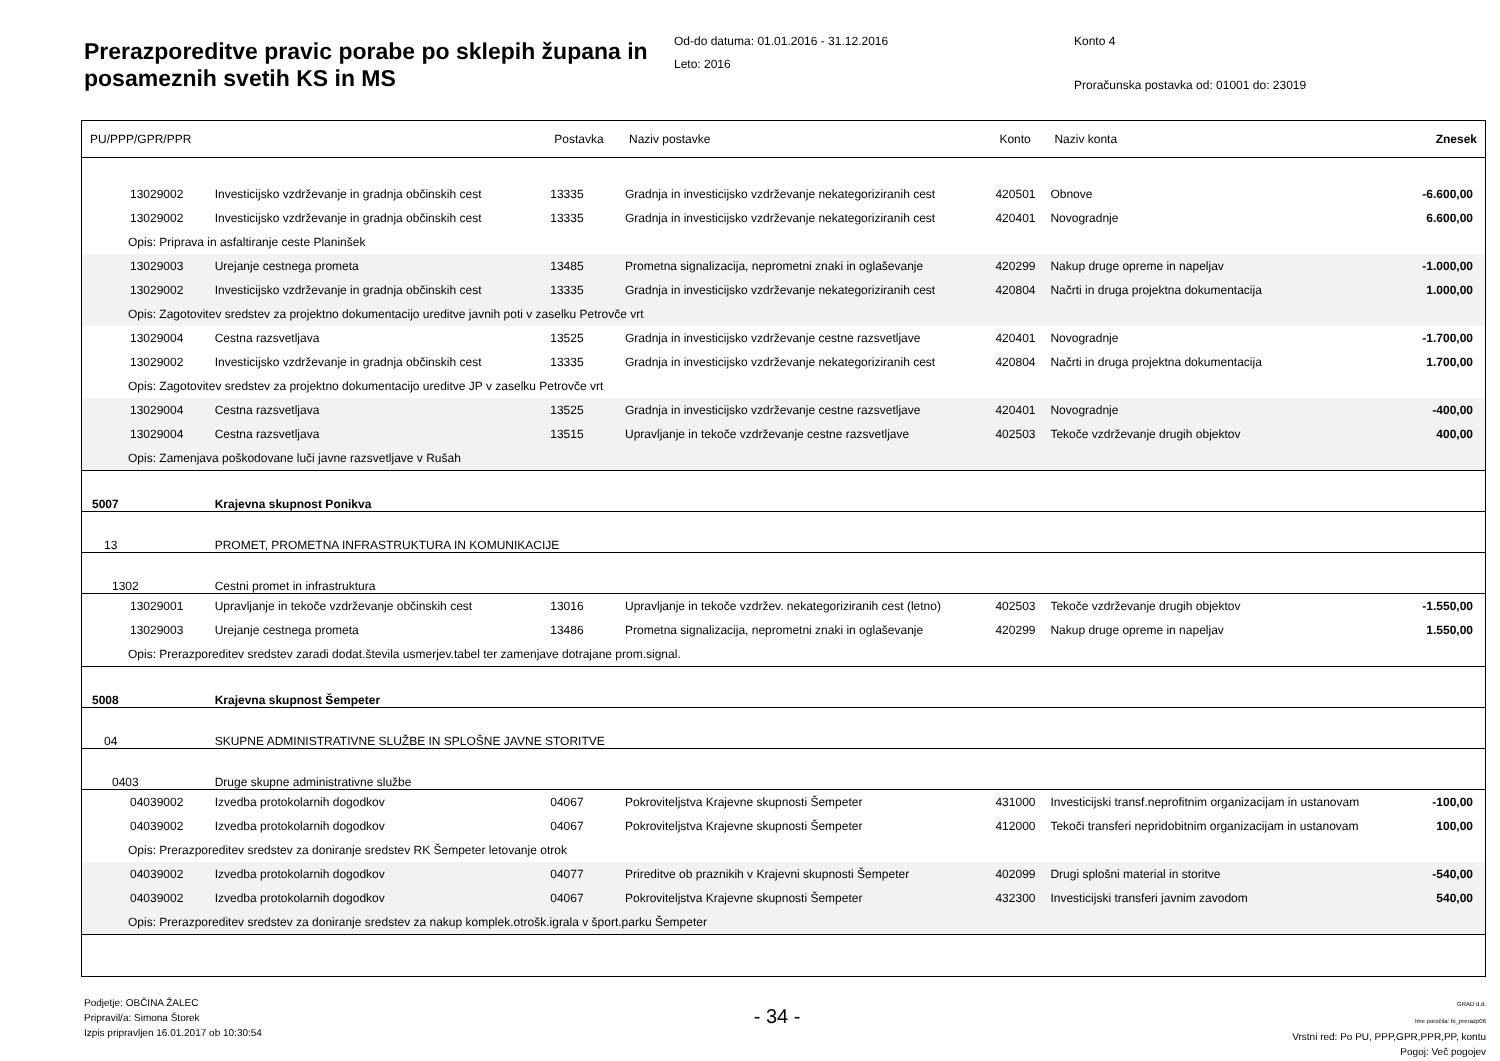Prerazporeditve pravic porabe po sklepih župana in posameznih svetih KS in MS
Od-do datuma: 01.01.2016 - 31.12.2016
Leto: 2016
Konto 4
Proračunska postavka od: 01001 do: 23019
| PU/PPP/GPR/PPR | | Postavka | Naziv postavke | Konto | Naziv konta | Znesek |
| --- | --- | --- | --- | --- | --- | --- |
| 13029002 | Investicijsko vzdrževanje in gradnja občinskih cest | 13335 | Gradnja in investicijsko vzdrževanje nekategoriziranih cest | 420501 | Obnove | -6.600,00 |
| 13029002 | Investicijsko vzdrževanje in gradnja občinskih cest | 13335 | Gradnja in investicijsko vzdrževanje nekategoriziranih cest | 420401 | Novogradnje | 6.600,00 |
| Opis: Priprava in asfaltiranje ceste Planinšek | | | | | | |
| 13029003 | Urejanje cestnega prometa | 13485 | Prometna signalizacija, neprometni znaki in oglaševanje | 420299 | Nakup druge opreme in napeljav | -1.000,00 |
| 13029002 | Investicijsko vzdrževanje in gradnja občinskih cest | 13335 | Gradnja in investicijsko vzdrževanje nekategoriziranih cest | 420804 | Načrti in druga projektna dokumentacija | 1.000,00 |
| Opis: Zagotovitev sredstev za projektno dokumentacijo ureditve javnih poti v zaselku Petrovče vrt | | | | | | |
| 13029004 | Cestna razsvetljava | 13525 | Gradnja in investicijsko vzdrževanje cestne razsvetljave | 420401 | Novogradnje | -1.700,00 |
| 13029002 | Investicijsko vzdrževanje in gradnja občinskih cest | 13335 | Gradnja in investicijsko vzdrževanje nekategoriziranih cest | 420804 | Načrti in druga projektna dokumentacija | 1.700,00 |
| Opis: Zagotovitev sredstev za projektno dokumentacijo ureditve JP v zaselku Petrovče vrt | | | | | | |
| 13029004 | Cestna razsvetljava | 13525 | Gradnja in investicijsko vzdrževanje cestne razsvetljave | 420401 | Novogradnje | -400,00 |
| 13029004 | Cestna razsvetljava | 13515 | Upravljanje in tekoče vzdrževanje cestne razsvetljave | 402503 | Tekoče vzdrževanje drugih objektov | 400,00 |
| Opis: Zamenjava poškodovane luči javne razsvetljave v Rušah | | | | | | |
| 5007 | Krajevna skupnost Ponikva | | | | | |
| 13 | PROMET, PROMETNA INFRASTRUKTURA IN KOMUNIKACIJE | | | | | |
| 1302 | Cestni promet in infrastruktura | | | | | |
| 13029001 | Upravljanje in tekoče vzdrževanje občinskih cest | 13016 | Upravljanje in tekoče vzdržev. nekategoriziranih cest (letno) | 402503 | Tekoče vzdrževanje drugih objektov | -1.550,00 |
| 13029003 | Urejanje cestnega prometa | 13486 | Prometna signalizacija, neprometni znaki in oglaševanje | 420299 | Nakup druge opreme in napeljav | 1.550,00 |
| Opis: Prerazporeditev sredstev zaradi dodat.števila usmerjev.tabel ter zamenjave dotrajane prom.signal. | | | | | | |
| 5008 | Krajevna skupnost Šempeter | | | | | |
| 04 | SKUPNE ADMINISTRATIVNE SLUŽBE IN SPLOŠNE JAVNE STORITVE | | | | | |
| 0403 | Druge skupne administrativne službe | | | | | |
| 04039002 | Izvedba protokolarnih dogodkov | 04067 | Pokroviteljstva Krajevne skupnosti Šempeter | 431000 | Investicijski transf.neprofitnim organizacijam in ustanovam | -100,00 |
| 04039002 | Izvedba protokolarnih dogodkov | 04067 | Pokroviteljstva Krajevne skupnosti Šempeter | 412000 | Tekoči transferi nepridobitnim organizacijam in ustanovam | 100,00 |
| Opis: Prerazporeditev sredstev za doniranje sredstev RK Šempeter letovanje otrok | | | | | | |
| 04039002 | Izvedba protokolarnih dogodkov | 04077 | Prireditve ob praznikih v Krajevni skupnosti Šempeter | 402099 | Drugi splošni material in storitve | -540,00 |
| 04039002 | Izvedba protokolarnih dogodkov | 04067 | Pokroviteljstva Krajevne skupnosti Šempeter | 432300 | Investicijski transferi javnim zavodom | 540,00 |
| Opis: Prerazporeditev sredstev za doniranje sredstev za nakup komplek.otrošk.igrala v šport.parku Šempeter | | | | | | |
Podjetje: OBČINA ŽALEC
Pripravil/a: Simona Štorek
Izpis pripravljen 16.01.2017 ob 10:30:54
- 34 -
GRAD d.d.
Ime poročila: bi_prerazp06
Vrstni red: Po PU, PPP,GPR,PPR,PP, kontu
Pogoj: Več pogojev